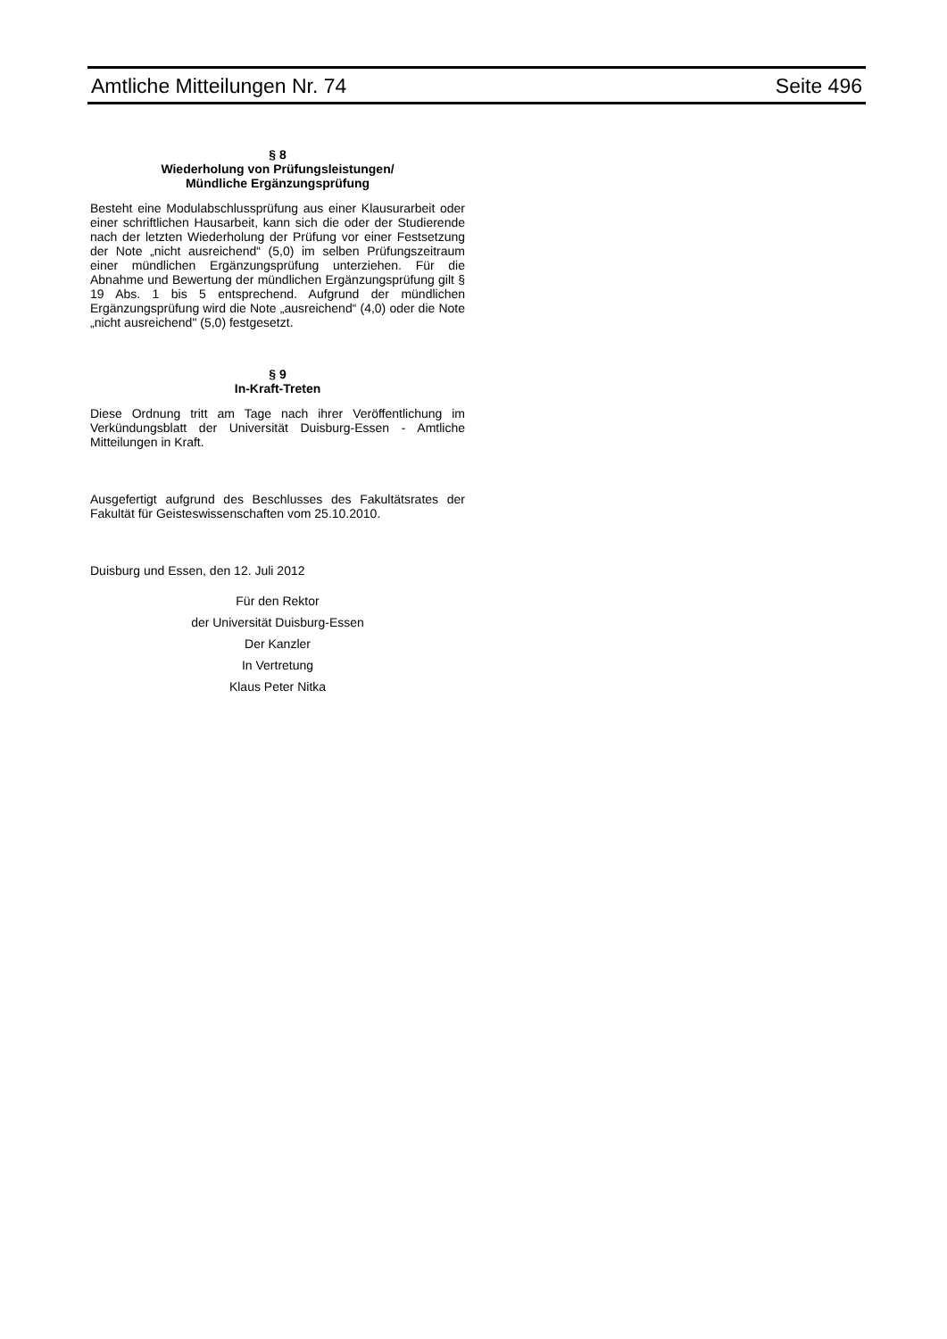Amtliche Mitteilungen Nr. 74 Seite 496
§ 8
Wiederholung von Prüfungsleistungen/
Mündliche Ergänzungsprüfung
Besteht eine Modulabschlussprüfung aus einer Klausurarbeit oder einer schriftlichen Hausarbeit, kann sich die oder der Studierende nach der letzten Wiederholung der Prüfung vor einer Festsetzung der Note „nicht ausreichend“ (5,0) im selben Prüfungszeitraum einer mündlichen Ergänzungsprüfung unterziehen. Für die Abnahme und Bewertung der mündlichen Ergänzungsprüfung gilt § 19 Abs. 1 bis 5 entsprechend. Aufgrund der mündlichen Ergänzungsprüfung wird die Note „ausreichend“ (4,0) oder die Note „nicht ausreichend" (5,0) festgesetzt.
§ 9
In-Kraft-Treten
Diese Ordnung tritt am Tage nach ihrer Veröffentlichung im Verkündungsblatt der Universität Duisburg-Essen - Amtliche Mitteilungen in Kraft.
Ausgefertigt aufgrund des Beschlusses des Fakultätsrates der Fakultät für Geisteswissenschaften vom 25.10.2010.
Duisburg und Essen, den 12. Juli 2012
Für den Rektor
der Universität Duisburg-Essen
Der Kanzler
In Vertretung
Klaus Peter Nitka